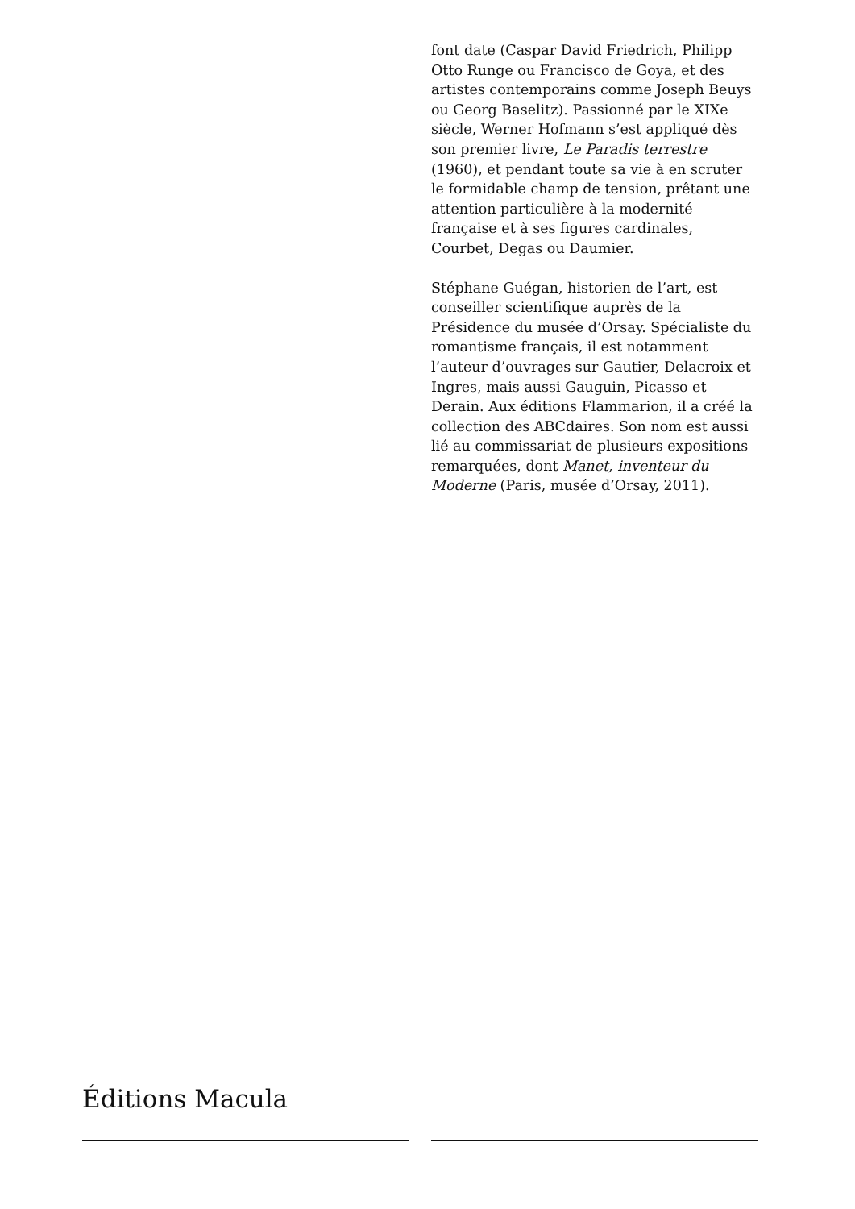font date (Caspar David Friedrich, Philipp Otto Runge ou Francisco de Goya, et des artistes contemporains comme Joseph Beuys ou Georg Baselitz). Passionné par le XIXe siècle, Werner Hofmann s’est appliqué dès son premier livre, Le Paradis terrestre (1960), et pendant toute sa vie à en scruter le formidable champ de tension, prêtant une attention particulière à la modernité française et à ses figures cardinales, Courbet, Degas ou Daumier.
Stéphane Guégan, historien de l’art, est conseiller scientifique auprès de la Présidence du musée d’Orsay. Spécialiste du romantisme français, il est notamment l’auteur d’ouvrages sur Gautier, Delacroix et Ingres, mais aussi Gauguin, Picasso et Derain. Aux éditions Flammarion, il a créé la collection des ABCdaires. Son nom est aussi lié au commissariat de plusieurs expositions remarquées, dont Manet, inventeur du Moderne (Paris, musée d’Orsay, 2011).
Éditions Macula